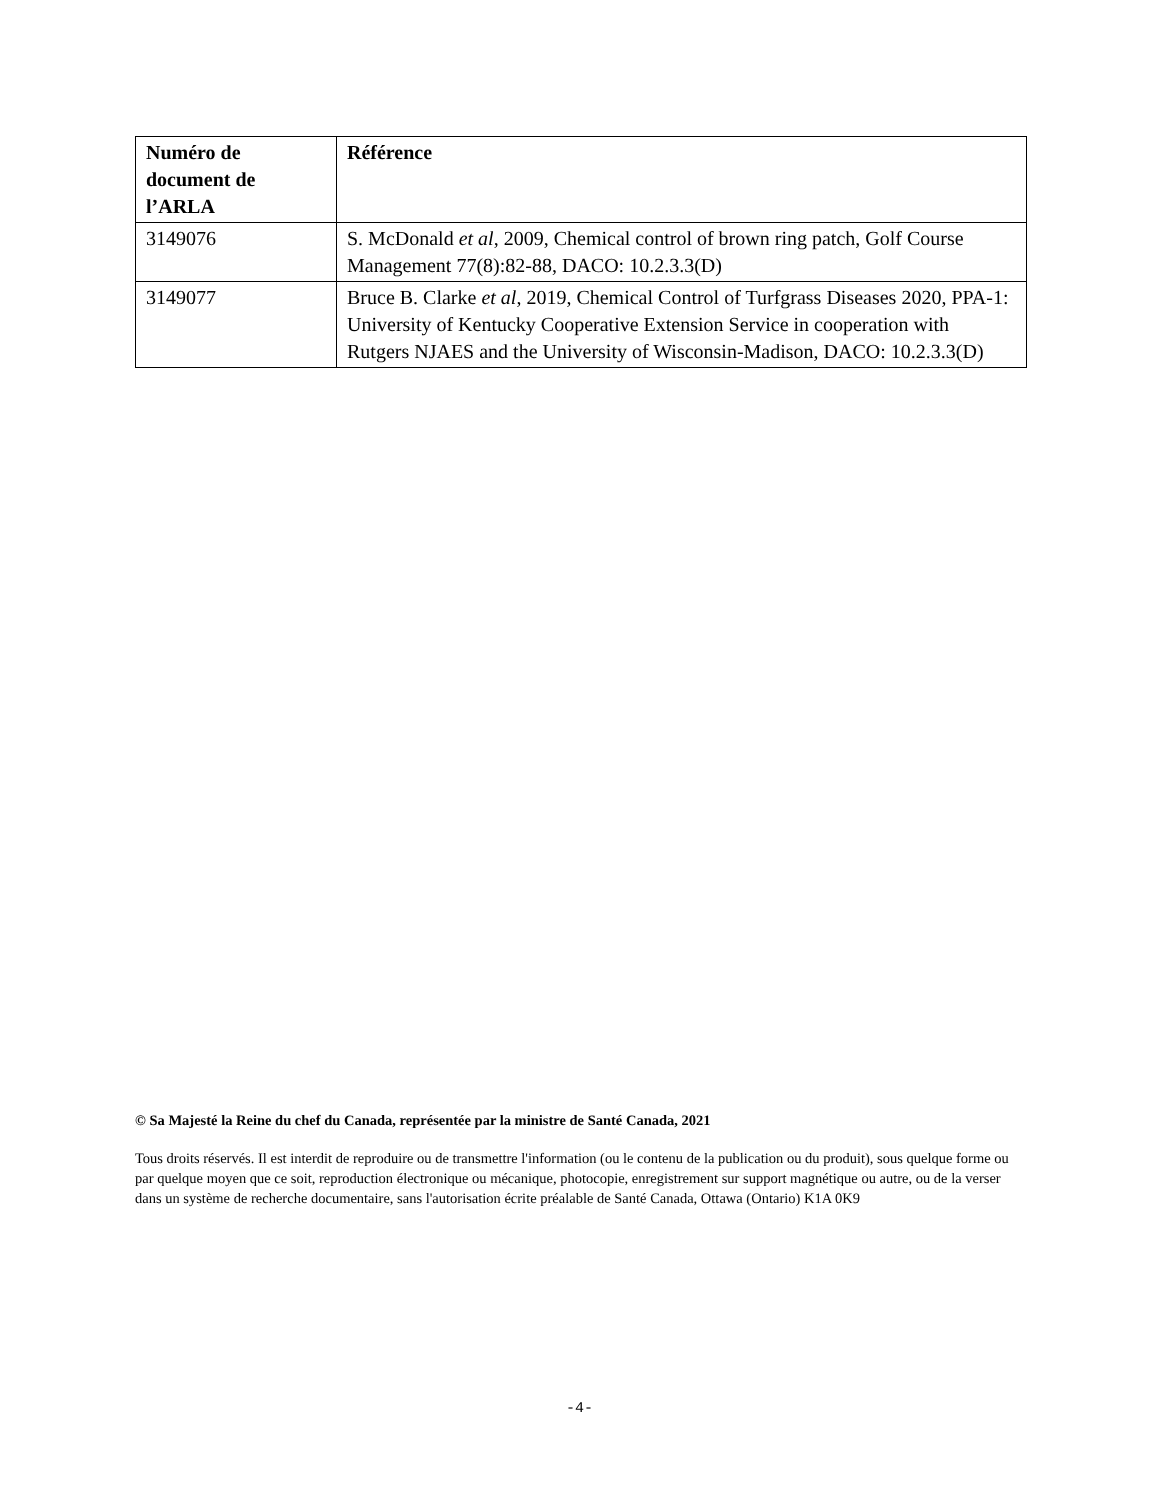| Numéro de document de l’ARLA | Référence |
| --- | --- |
| 3149076 | S. McDonald et al , 2009, Chemical control of brown ring patch, Golf Course Management 77(8):82-88, DACO: 10.2.3.3(D) |
| 3149077 | Bruce B. Clarke et al , 2019, Chemical Control of Turfgrass Diseases 2020, PPA-1: University of Kentucky Cooperative Extension Service in cooperation with Rutgers NJAES and the University of Wisconsin-Madison, DACO: 10.2.3.3(D) |
© Sa Majesté la Reine du chef du Canada, représentée par la ministre de Santé Canada, 2021
Tous droits réservés. Il est interdit de reproduire ou de transmettre l'information (ou le contenu de la publication ou du produit), sous quelque forme ou par quelque moyen que ce soit, reproduction électronique ou mécanique, photocopie, enregistrement sur support magnétique ou autre, ou de la verser dans un système de recherche documentaire, sans l'autorisation écrite préalable de Santé Canada, Ottawa (Ontario) K1A 0K9
-4-